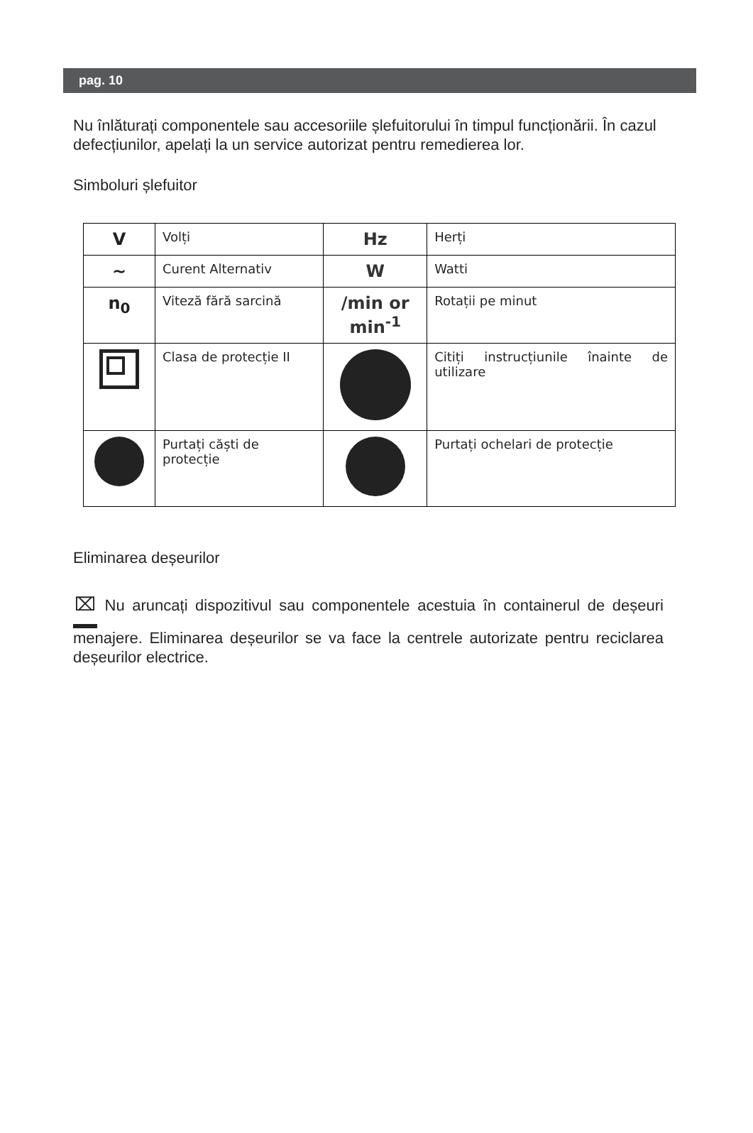pag. 10
Nu înlăturați componentele sau accesoriile șlefuitorului în timpul funcționării. În cazul defecțiunilor, apelați la un service autorizat pentru remedierea lor.
Simboluri șlefuitor
| V | Volți | Hz | Herți |
| ∼ | Curent Alternativ | W | Watti |
| n<sub>0</sub> | Viteză fără sarcină | /min or min<sup>-1</sup> | Rotații pe minut |
| | Clasa de protecție II | | Citiți instrucțiunile înainte de utilizare |
| | Purtați căști de protecție | | Purtați ochelari de protecție |
Eliminarea deșeurilor
⌧ Nu aruncați dispozitivul sau componentele acestuia în containerul de deșeuri menajere. Eliminarea deșeurilor se va face la centrele autorizate pentru reciclarea deșeurilor electrice.